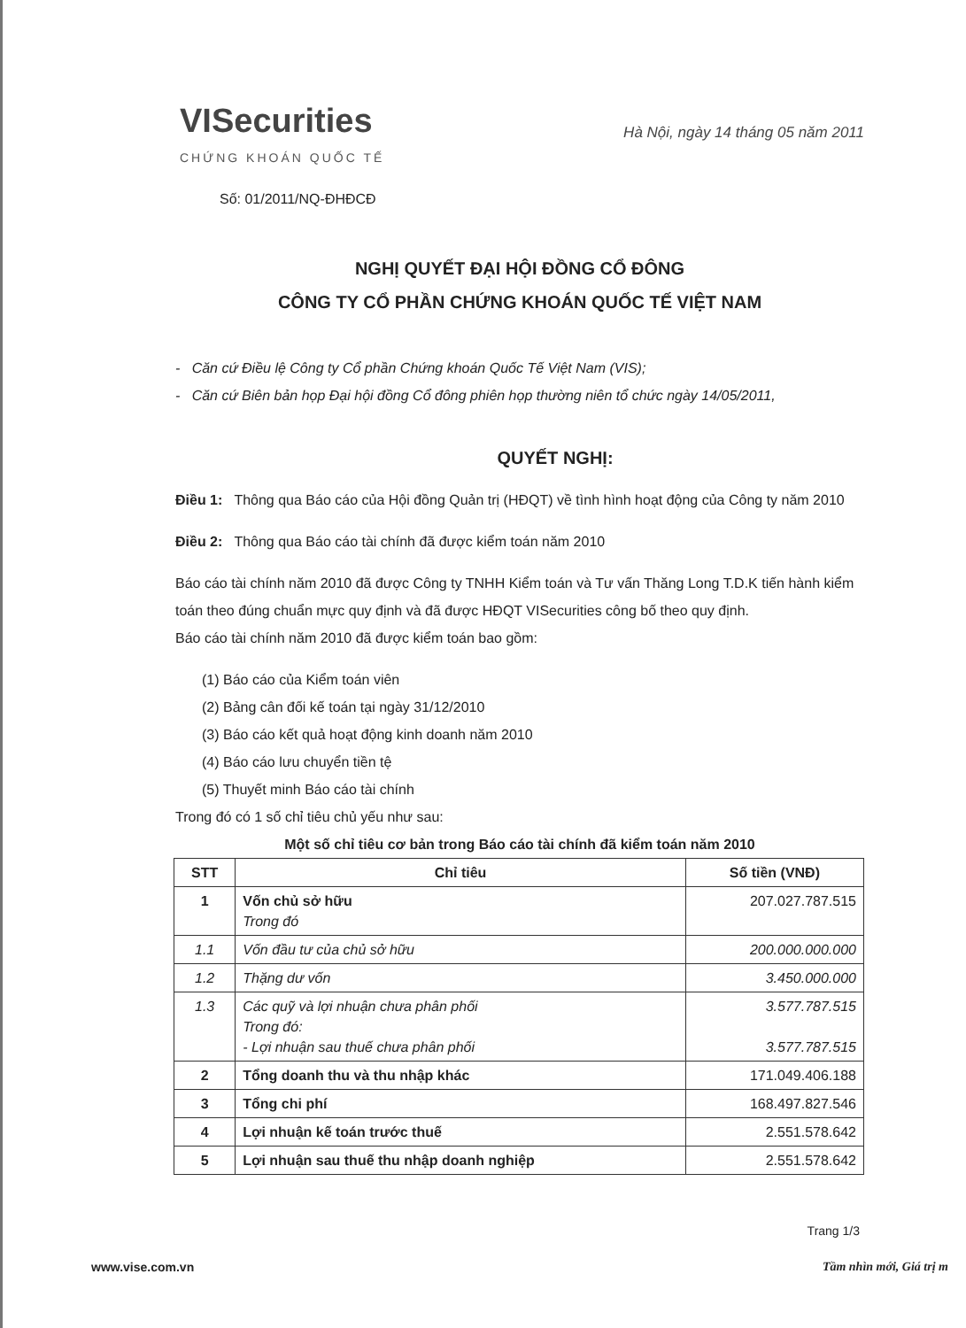VISecurities
CHỨNG KHOÁN QUỐC TẾ
Hà Nội, ngày 14 tháng 05 năm 2011
Số: 01/2011/NQ-ĐHĐCĐ
NGHỊ QUYẾT ĐẠI HỘI ĐỒNG CỔ ĐÔNG
CÔNG TY CỔ PHẦN CHỨNG KHOÁN QUỐC TẾ VIỆT NAM
- Căn cứ Điều lệ Công ty Cổ phần Chứng khoán Quốc Tế Việt Nam (VIS);
- Căn cứ Biên bản họp Đại hội đồng Cổ đông phiên họp thường niên tổ chức ngày 14/05/2011,
QUYẾT NGHỊ:
Điều 1: Thông qua Báo cáo của Hội đồng Quản trị (HĐQT) về tình hình hoạt động của Công ty năm 2010
Điều 2: Thông qua Báo cáo tài chính đã được kiểm toán năm 2010
Báo cáo tài chính năm 2010 đã được Công ty TNHH Kiểm toán và Tư vấn Thăng Long T.D.K tiến hành kiểm toán theo đúng chuẩn mực quy định và đã được HĐQT VISecurities công bố theo quy định.
Báo cáo tài chính năm 2010 đã được kiểm toán bao gồm:
(1) Báo cáo của Kiểm toán viên
(2) Bảng cân đối kế toán tại ngày 31/12/2010
(3) Báo cáo kết quả hoạt động kinh doanh năm 2010
(4) Báo cáo lưu chuyển tiền tệ
(5) Thuyết minh Báo cáo tài chính
Trong đó có 1 số chỉ tiêu chủ yếu như sau:
Một số chỉ tiêu cơ bản trong Báo cáo tài chính đã kiểm toán năm 2010
| STT | Chỉ tiêu | Số tiền (VNĐ) |
| --- | --- | --- |
| 1 | Vốn chủ sở hữu Trong đó | 207.027.787.515 |
| 1.1 | Vốn đầu tư của chủ sở hữu | 200.000.000.000 |
| 1.2 | Thặng dư vốn | 3.450.000.000 |
| 1.3 | Các quỹ và lợi nhuận chưa phân phối Trong đó: - Lợi nhuận sau thuế chưa phân phối | 3.577.787.515 3.577.787.515 |
| 2 | Tổng doanh thu và thu nhập khác | 171.049.406.188 |
| 3 | Tổng chi phí | 168.497.827.546 |
| 4 | Lợi nhuận kế toán trước thuế | 2.551.578.642 |
| 5 | Lợi nhuận sau thuế thu nhập doanh nghiệp | 2.551.578.642 |
Trang 1/3
www.vise.com.vn Tầm nhìn mới, Giá trị m